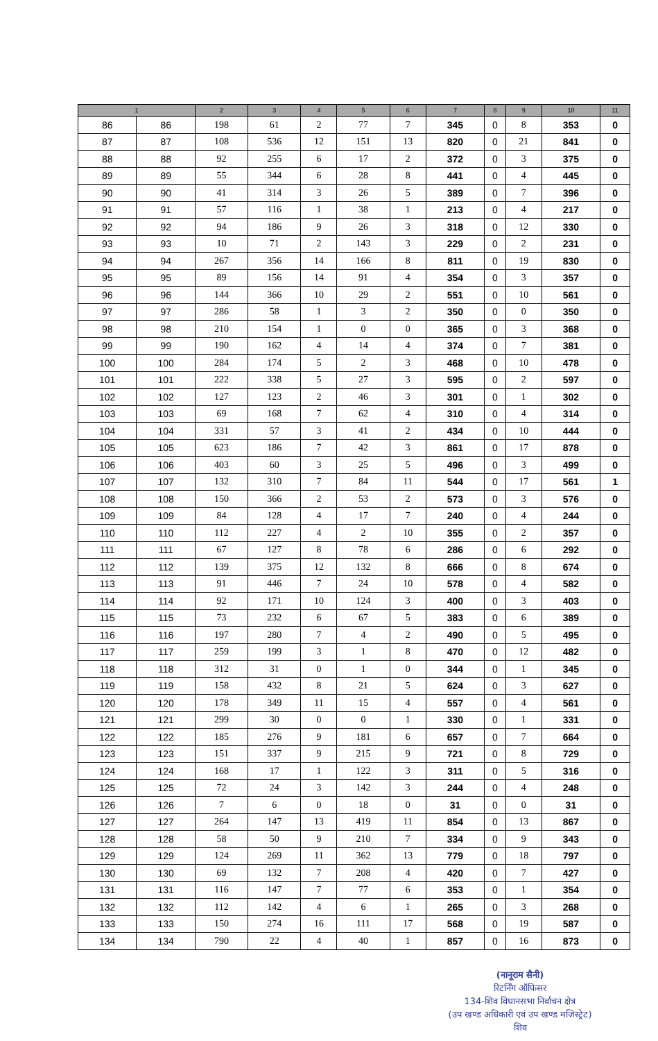| 1 | | 2 | 3 | 4 | 5 | 6 | 7 | 8 | 9 | 10 | 11 |
| --- | --- | --- | --- | --- | --- | --- | --- | --- | --- | --- | --- |
| 86 | 86 | 198 | 61 | 2 | 77 | 7 | 345 | 0 | 8 | 353 | 0 |
| 87 | 87 | 108 | 536 | 12 | 151 | 13 | 820 | 0 | 21 | 841 | 0 |
| 88 | 88 | 92 | 255 | 6 | 17 | 2 | 372 | 0 | 3 | 375 | 0 |
| 89 | 89 | 55 | 344 | 6 | 28 | 8 | 441 | 0 | 4 | 445 | 0 |
| 90 | 90 | 41 | 314 | 3 | 26 | 5 | 389 | 0 | 7 | 396 | 0 |
| 91 | 91 | 57 | 116 | 1 | 38 | 1 | 213 | 0 | 4 | 217 | 0 |
| 92 | 92 | 94 | 186 | 9 | 26 | 3 | 318 | 0 | 12 | 330 | 0 |
| 93 | 93 | 10 | 71 | 2 | 143 | 3 | 229 | 0 | 2 | 231 | 0 |
| 94 | 94 | 267 | 356 | 14 | 166 | 8 | 811 | 0 | 19 | 830 | 0 |
| 95 | 95 | 89 | 156 | 14 | 91 | 4 | 354 | 0 | 3 | 357 | 0 |
| 96 | 96 | 144 | 366 | 10 | 29 | 2 | 551 | 0 | 10 | 561 | 0 |
| 97 | 97 | 286 | 58 | 1 | 3 | 2 | 350 | 0 | 0 | 350 | 0 |
| 98 | 98 | 210 | 154 | 1 | 0 | 0 | 365 | 0 | 3 | 368 | 0 |
| 99 | 99 | 190 | 162 | 4 | 14 | 4 | 374 | 0 | 7 | 381 | 0 |
| 100 | 100 | 284 | 174 | 5 | 2 | 3 | 468 | 0 | 10 | 478 | 0 |
| 101 | 101 | 222 | 338 | 5 | 27 | 3 | 595 | 0 | 2 | 597 | 0 |
| 102 | 102 | 127 | 123 | 2 | 46 | 3 | 301 | 0 | 1 | 302 | 0 |
| 103 | 103 | 69 | 168 | 7 | 62 | 4 | 310 | 0 | 4 | 314 | 0 |
| 104 | 104 | 331 | 57 | 3 | 41 | 2 | 434 | 0 | 10 | 444 | 0 |
| 105 | 105 | 623 | 186 | 7 | 42 | 3 | 861 | 0 | 17 | 878 | 0 |
| 106 | 106 | 403 | 60 | 3 | 25 | 5 | 496 | 0 | 3 | 499 | 0 |
| 107 | 107 | 132 | 310 | 7 | 84 | 11 | 544 | 0 | 17 | 561 | 1 |
| 108 | 108 | 150 | 366 | 2 | 53 | 2 | 573 | 0 | 3 | 576 | 0 |
| 109 | 109 | 84 | 128 | 4 | 17 | 7 | 240 | 0 | 4 | 244 | 0 |
| 110 | 110 | 112 | 227 | 4 | 2 | 10 | 355 | 0 | 2 | 357 | 0 |
| 111 | 111 | 67 | 127 | 8 | 78 | 6 | 286 | 0 | 6 | 292 | 0 |
| 112 | 112 | 139 | 375 | 12 | 132 | 8 | 666 | 0 | 8 | 674 | 0 |
| 113 | 113 | 91 | 446 | 7 | 24 | 10 | 578 | 0 | 4 | 582 | 0 |
| 114 | 114 | 92 | 171 | 10 | 124 | 3 | 400 | 0 | 3 | 403 | 0 |
| 115 | 115 | 73 | 232 | 6 | 67 | 5 | 383 | 0 | 6 | 389 | 0 |
| 116 | 116 | 197 | 280 | 7 | 4 | 2 | 490 | 0 | 5 | 495 | 0 |
| 117 | 117 | 259 | 199 | 3 | 1 | 8 | 470 | 0 | 12 | 482 | 0 |
| 118 | 118 | 312 | 31 | 0 | 1 | 0 | 344 | 0 | 1 | 345 | 0 |
| 119 | 119 | 158 | 432 | 8 | 21 | 5 | 624 | 0 | 3 | 627 | 0 |
| 120 | 120 | 178 | 349 | 11 | 15 | 4 | 557 | 0 | 4 | 561 | 0 |
| 121 | 121 | 299 | 30 | 0 | 0 | 1 | 330 | 0 | 1 | 331 | 0 |
| 122 | 122 | 185 | 276 | 9 | 181 | 6 | 657 | 0 | 7 | 664 | 0 |
| 123 | 123 | 151 | 337 | 9 | 215 | 9 | 721 | 0 | 8 | 729 | 0 |
| 124 | 124 | 168 | 17 | 1 | 122 | 3 | 311 | 0 | 5 | 316 | 0 |
| 125 | 125 | 72 | 24 | 3 | 142 | 3 | 244 | 0 | 4 | 248 | 0 |
| 126 | 126 | 7 | 6 | 0 | 18 | 0 | 31 | 0 | 0 | 31 | 0 |
| 127 | 127 | 264 | 147 | 13 | 419 | 11 | 854 | 0 | 13 | 867 | 0 |
| 128 | 128 | 58 | 50 | 9 | 210 | 7 | 334 | 0 | 9 | 343 | 0 |
| 129 | 129 | 124 | 269 | 11 | 362 | 13 | 779 | 0 | 18 | 797 | 0 |
| 130 | 130 | 69 | 132 | 7 | 208 | 4 | 420 | 0 | 7 | 427 | 0 |
| 131 | 131 | 116 | 147 | 7 | 77 | 6 | 353 | 0 | 1 | 354 | 0 |
| 132 | 132 | 112 | 142 | 4 | 6 | 1 | 265 | 0 | 3 | 268 | 0 |
| 133 | 133 | 150 | 274 | 16 | 111 | 17 | 568 | 0 | 19 | 587 | 0 |
| 134 | 134 | 790 | 22 | 4 | 40 | 1 | 857 | 0 | 16 | 873 | 0 |
(नानूराम सैनी)
रिटर्निंग ऑफिसर
134-शिव विधानसभा निर्वाचन क्षेत्र
(उप खण्ड अधिकारी एवं उप खण्ड मजिस्ट्रेट)
शिव